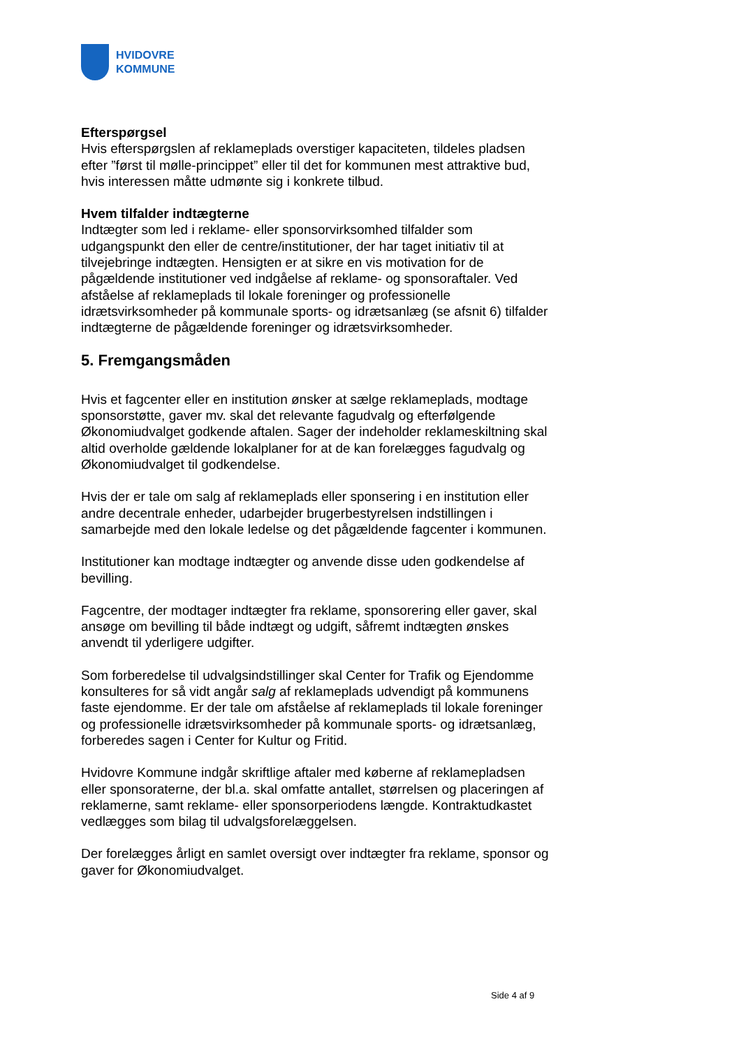HVIDOVRE
KOMMUNE
Efterspørgsel
Hvis efterspørgslen af reklameplads overstiger kapaciteten, tildeles pladsen efter ”først til mølle-princippet” eller til det for kommunen mest attraktive bud, hvis interessen måtte udmønte sig i konkrete tilbud.
Hvem tilfalder indtægterne
Indtægter som led i reklame- eller sponsorvirksomhed tilfalder som udgangspunkt den eller de centre/institutioner, der har taget initiativ til at tilvejebringe indtægten. Hensigten er at sikre en vis motivation for de pågældende institutioner ved indgåelse af reklame- og sponsoraftaler. Ved afståelse af reklameplads til lokale foreninger og professionelle idrætsvirksomheder på kommunale sports- og idrætsanlæg (se afsnit 6) tilfalder indtægterne de pågældende foreninger og idrætsvirksomheder.
5. Fremgangsmåden
Hvis et fagcenter eller en institution ønsker at sælge reklameplads, modtage sponsorstøtte, gaver mv. skal det relevante fagudvalg og efterfølgende Økonomiudvalget godkende aftalen. Sager der indeholder reklameskiltning skal altid overholde gældende lokalplaner for at de kan forelægges fagudvalg og Økonomiudvalget til godkendelse.
Hvis der er tale om salg af reklameplads eller sponsering i en institution eller andre decentrale enheder, udarbejder brugerbestyrelsen indstillingen i samarbejde med den lokale ledelse og det pågældende fagcenter i kommunen.
Institutioner kan modtage indtægter og anvende disse uden godkendelse af bevilling.
Fagcentre, der modtager indtægter fra reklame, sponsorering eller gaver, skal ansøge om bevilling til både indtægt og udgift, såfremt indtægten ønskes anvendt til yderligere udgifter.
Som forberedelse til udvalgsindstillinger skal Center for Trafik og Ejendomme konsulteres for så vidt angår salg af reklameplads udvendigt på kommunens faste ejendomme. Er der tale om afståelse af reklameplads til lokale foreninger og professionelle idrætsvirksomheder på kommunale sports- og idrætsanlæg, forberedes sagen i Center for Kultur og Fritid.
Hvidovre Kommune indgår skriftlige aftaler med køberne af reklamepladsen eller sponsoraterne, der bl.a. skal omfatte antallet, størrelsen og placeringen af reklamerne, samt reklame- eller sponsorperiodens længde. Kontraktudkastet vedlægges som bilag til udvalgsforelæggelsen.
Der forelægges årligt en samlet oversigt over indtægter fra reklame, sponsor og gaver for Økonomiudvalget.
Side 4 af 9